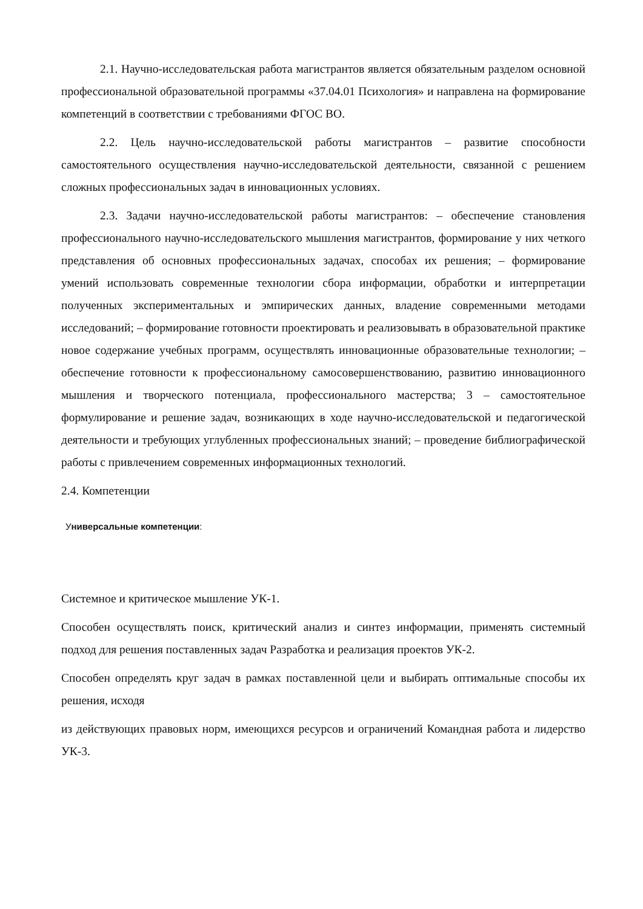2.1. Научно-исследовательская работа магистрантов является обязательным разделом основной профессиональной образовательной программы «37.04.01 Психология» и направлена на формирование компетенций в соответствии с требованиями ФГОС ВО.
2.2. Цель научно-исследовательской работы магистрантов – развитие способности самостоятельного осуществления научно-исследовательской деятельности, связанной с решением сложных профессиональных задач в инновационных условиях.
2.3. Задачи научно-исследовательской работы магистрантов: – обеспечение становления профессионального научно-исследовательского мышления магистрантов, формирование у них четкого представления об основных профессиональных задачах, способах их решения; – формирование умений использовать современные технологии сбора информации, обработки и интерпретации полученных экспериментальных и эмпирических данных, владение современными методами исследований; – формирование готовности проектировать и реализовывать в образовательной практике новое содержание учебных программ, осуществлять инновационные образовательные технологии; – обеспечение готовности к профессиональному самосовершенствованию, развитию инновационного мышления и творческого потенциала, профессионального мастерства; 3 – самостоятельное формулирование и решение задач, возникающих в ходе научно-исследовательской и педагогической деятельности и требующих углубленных профессиональных знаний; – проведение библиографической работы с привлечением современных информационных технологий.
2.4. Компетенции
Универсальные компетенции:
Системное и критическое мышление УК-1.
Способен осуществлять поиск, критический анализ и синтез информации, применять системный подход для решения поставленных задач Разработка и реализация проектов УК-2.
Способен определять круг задач в рамках поставленной цели и выбирать оптимальные способы их решения, исходя
из действующих правовых норм, имеющихся ресурсов и ограничений Командная работа и лидерство УК-3.